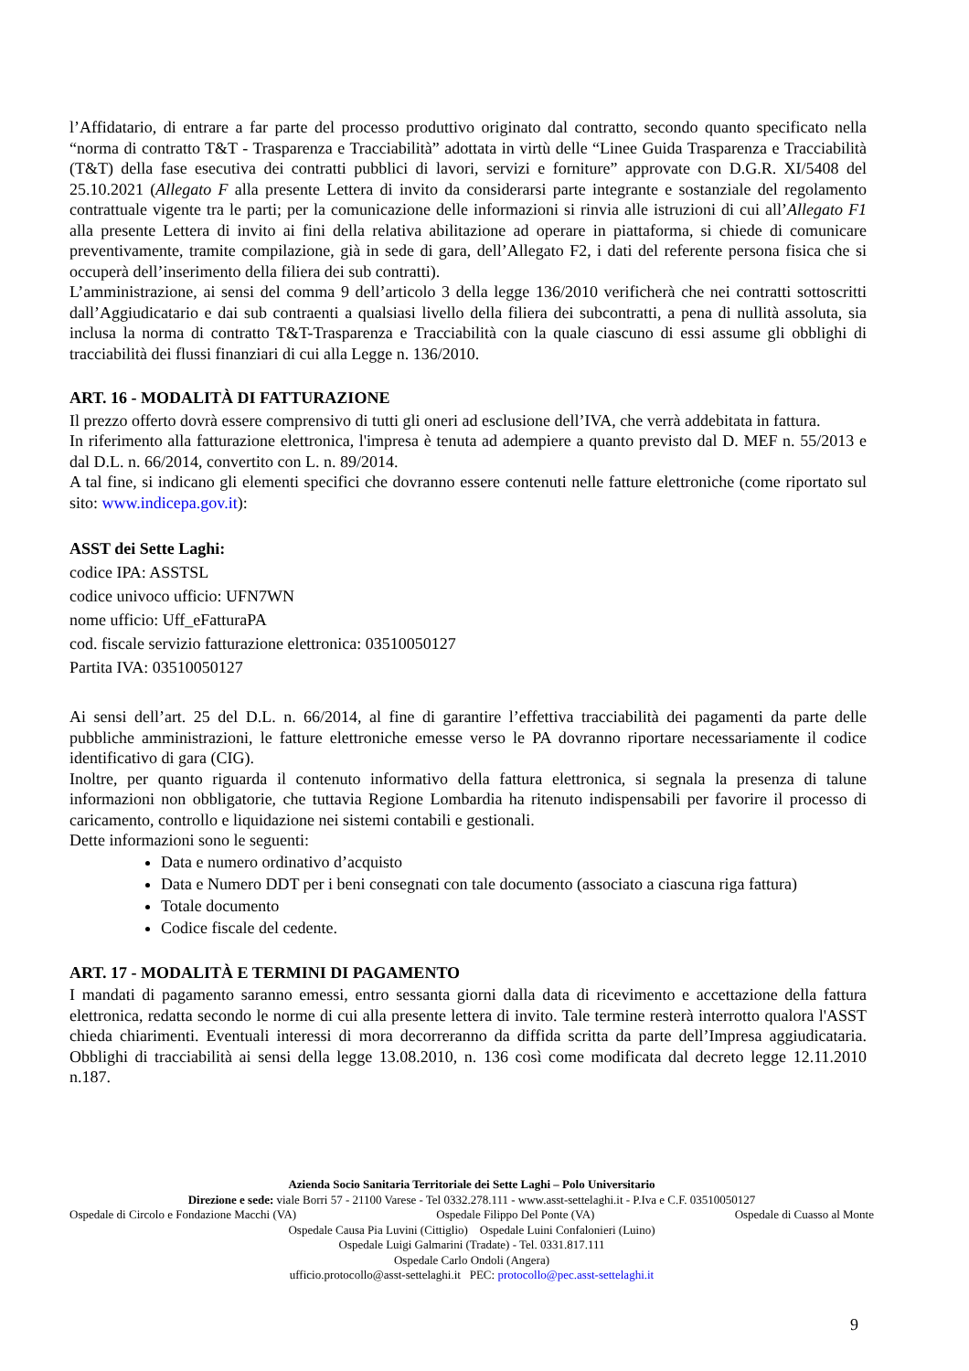l’Affidatario, di entrare a far parte del processo produttivo originato dal contratto, secondo quanto specificato nella “norma di contratto T&T - Trasparenza e Tracciabilità” adottata in virtù delle “Linee Guida Trasparenza e Tracciabilità (T&T) della fase esecutiva dei contratti pubblici di lavori, servizi e forniture” approvate con D.G.R. XI/5408 del 25.10.2021 (Allegato F alla presente Lettera di invito da considerarsi parte integrante e sostanziale del regolamento contrattuale vigente tra le parti; per la comunicazione delle informazioni si rinvia alle istruzioni di cui all’Allegato F1 alla presente Lettera di invito ai fini della relativa abilitazione ad operare in piattaforma, si chiede di comunicare preventivamente, tramite compilazione, già in sede di gara, dell’Allegato F2, i dati del referente persona fisica che si occuperà dell’inserimento della filiera dei sub contratti).
L’amministrazione, ai sensi del comma 9 dell’articolo 3 della legge 136/2010 verificherà che nei contratti sottoscritti dall’Aggiudicatario e dai sub contraenti a qualsiasi livello della filiera dei subcontratti, a pena di nullità assoluta, sia inclusa la norma di contratto T&T-Trasparenza e Tracciabilità con la quale ciascuno di essi assume gli obblighi di tracciabilità dei flussi finanziari di cui alla Legge n. 136/2010.
ART. 16 - MODALITÀ DI FATTURAZIONE
Il prezzo offerto dovrà essere comprensivo di tutti gli oneri ad esclusione dell’IVA, che verrà addebitata in fattura.
In riferimento alla fatturazione elettronica, l'impresa è tenuta ad adempiere a quanto previsto dal D. MEF n. 55/2013 e dal D.L. n. 66/2014, convertito con L. n. 89/2014.
A tal fine, si indicano gli elementi specifici che dovranno essere contenuti nelle fatture elettroniche (come riportato sul sito: www.indicepa.gov.it):
ASST dei Sette Laghi:
codice IPA: ASSTSL
codice univoco ufficio: UFN7WN
nome ufficio: Uff_eFatturaPA
cod. fiscale servizio fatturazione elettronica: 03510050127
Partita IVA: 03510050127
Ai sensi dell’art. 25 del D.L. n. 66/2014, al fine di garantire l’effettiva tracciabilità dei pagamenti da parte delle pubbliche amministrazioni, le fatture elettroniche emesse verso le PA dovranno riportare necessariamente il codice identificativo di gara (CIG).
Inoltre, per quanto riguarda il contenuto informativo della fattura elettronica, si segnala la presenza di talune informazioni non obbligatorie, che tuttavia Regione Lombardia ha ritenuto indispensabili per favorire il processo di caricamento, controllo e liquidazione nei sistemi contabili e gestionali.
Dette informazioni sono le seguenti:
Data e numero ordinativo d’acquisto
Data e Numero DDT per i beni consegnati con tale documento (associato a ciascuna riga fattura)
Totale documento
Codice fiscale del cedente.
ART. 17 - MODALITÀ E TERMINI DI PAGAMENTO
I mandati di pagamento saranno emessi, entro sessanta giorni dalla data di ricevimento e accettazione della fattura elettronica, redatta secondo le norme di cui alla presente lettera di invito. Tale termine resterà interrotto qualora l'ASST chieda chiarimenti. Eventuali interessi di mora decorreranno da diffida scritta da parte dell’Impresa aggiudicataria. Obblighi di tracciabilità ai sensi della legge 13.08.2010, n. 136 così come modificata dal decreto legge 12.11.2010 n.187.
Azienda Socio Sanitaria Territoriale dei Sette Laghi – Polo Universitario
Direzione e sede: viale Borri 57 - 21100 Varese - Tel 0332.278.111 - www.asst-settelaghi.it - P.Iva e C.F. 03510050127
Ospedale di Circolo e Fondazione Macchi (VA) Ospedale Filippo Del Ponte (VA) Ospedale di Cuasso al Monte
Ospedale Causa Pia Luvini (Cittiglio) Ospedale Luini Confalonieri (Luino)
Ospedale Luigi Galmarini (Tradate) - Tel. 0331.817.111
Ospedale Carlo Ondoli (Angera)
ufficio.protocollo@asst-settelaghi.it PEC: protocollo@pec.asst-settelaghi.it
9